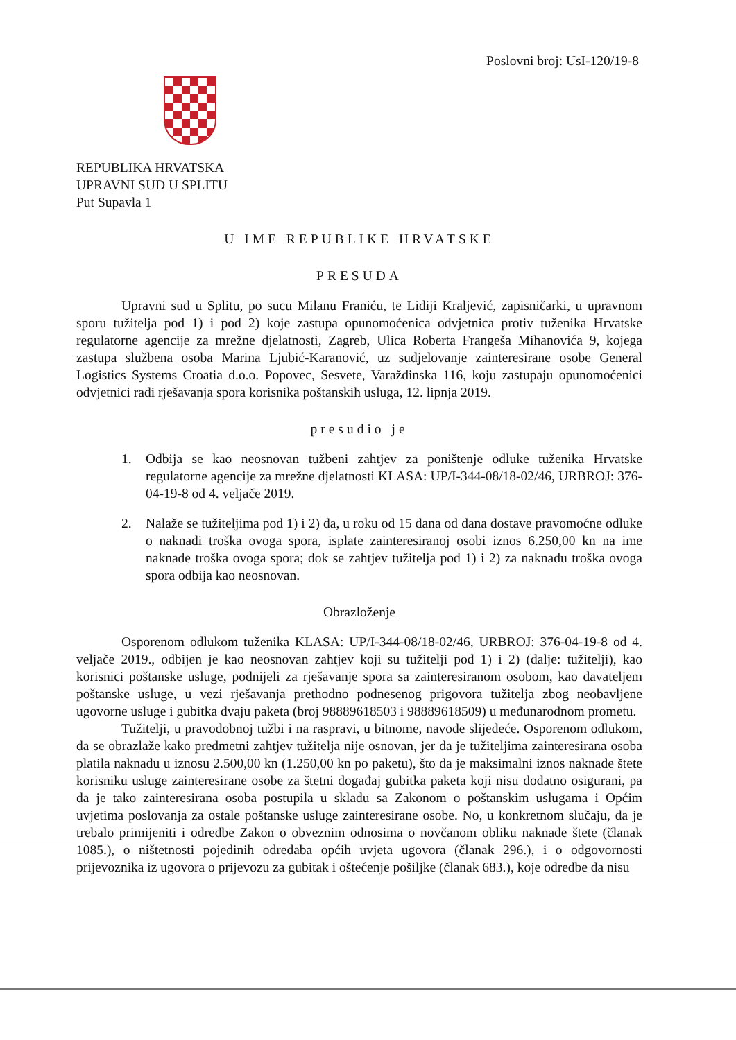Poslovni broj: UsI-120/19-8
REPUBLIKA HRVATSKA
UPRAVNI SUD U SPLITU
Put Supavla 1
U IME REPUBLIKE HRVATSKE
PRESUDA
Upravni sud u Splitu, po sucu Milanu Franiću, te Lidiji Kraljević, zapisničarki, u upravnom sporu tužitelja pod 1) i pod 2) koje zastupa opunomoćenica odvjetnica protiv tuženika Hrvatske regulatorne agencije za mrežne djelatnosti, Zagreb, Ulica Roberta Frangeša Mihanovića 9, kojega zastupa službena osoba Marina Ljubić-Karanović, uz sudjelovanje zainteresirane osobe General Logistics Systems Croatia d.o.o. Popovec, Sesvete, Varaždinska 116, koju zastupaju opunomoćenici odvjetnici radi rješavanja spora korisnika poštanskih usluga, 12. lipnja 2019.
presudio je
1. Odbija se kao neosnovan tužbeni zahtjev za poništenje odluke tuženika Hrvatske regulatorne agencije za mrežne djelatnosti KLASA: UP/I-344-08/18-02/46, URBROJ: 376-04-19-8 od 4. veljače 2019.
2. Nalaže se tužiteljima pod 1) i 2) da, u roku od 15 dana od dana dostave pravomoćne odluke o naknadi troška ovoga spora, isplate zainteresiranoj osobi iznos 6.250,00 kn na ime naknade troška ovoga spora; dok se zahtjev tužitelja pod 1) i 2) za naknadu troška ovoga spora odbija kao neosnovan.
Obrazloženje
Osporenom odlukom tuženika KLASA: UP/I-344-08/18-02/46, URBROJ: 376-04-19-8 od 4. veljače 2019., odbijen je kao neosnovan zahtjev koji su tužitelji pod 1) i 2) (dalje: tužitelji), kao korisnici poštanske usluge, podnijeli za rješavanje spora sa zainteresiranom osobom, kao davateljem poštanske usluge, u vezi rješavanja prethodno podnesenog prigovora tužitelja zbog neobavljene ugovorne usluge i gubitka dvaju paketa (broj 98889618503 i 98889618509) u međunarodnom prometu.
Tužitelji, u pravodobnoj tužbi i na raspravi, u bitnome, navode slijedeće. Osporenom odlukom, da se obrazlaže kako predmetni zahtjev tužitelja nije osnovan, jer da je tužiteljima zainteresirana osoba platila naknadu u iznosu 2.500,00 kn (1.250,00 kn po paketu), što da je maksimalni iznos naknade štete korisniku usluge zainteresirane osobe za štetni događaj gubitka paketa koji nisu dodatno osigurani, pa da je tako zainteresirana osoba postupila u skladu sa Zakonom o poštanskim uslugama i Općim uvjetima poslovanja za ostale poštanske usluge zainteresirane osobe. No, u konkretnom slučaju, da je trebalo primijeniti i odredbe Zakon o obveznim odnosima o novčanom obliku naknade štete (članak 1085.), o ništetnosti pojedinih odredaba općih uvjeta ugovora (članak 296.), i o odgovornosti prijevoznika iz ugovora o prijevozu za gubitak i oštećenje pošiljke (članak 683.), koje odredbe da nisu